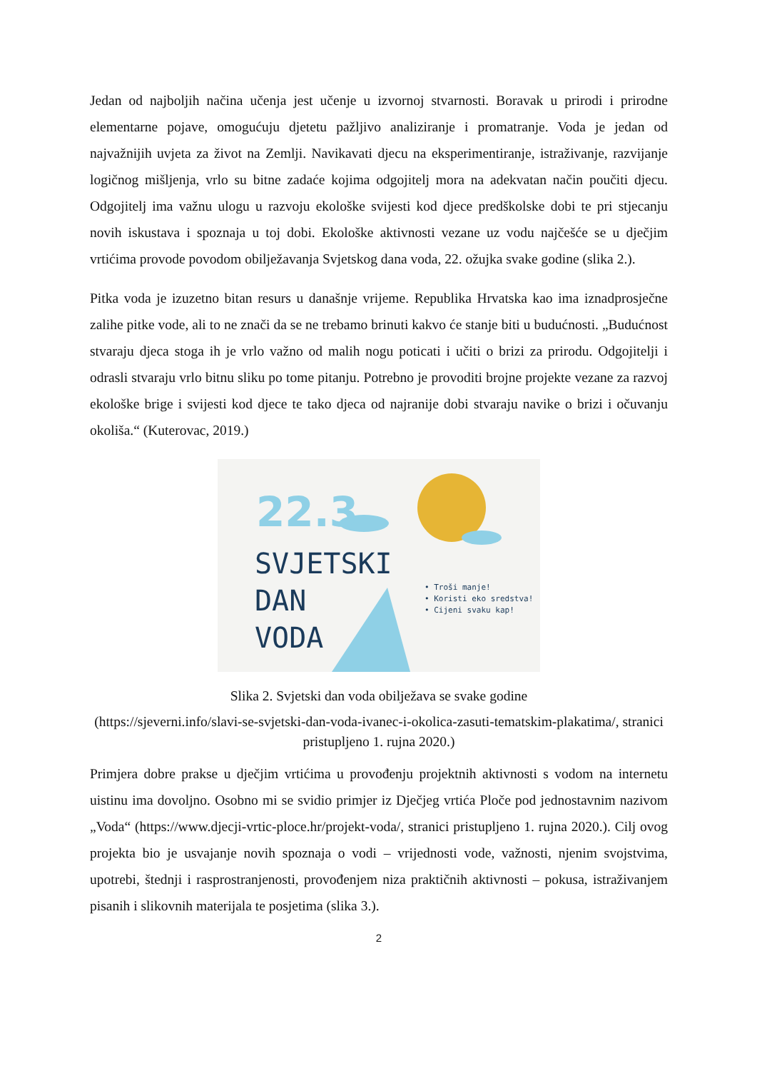Jedan od najboljih načina učenja jest učenje u izvornoj stvarnosti. Boravak u prirodi i prirodne elementarne pojave, omogućuju djetetu pažljivo analiziranje i promatranje. Voda je jedan od najvažnijih uvjeta za život na Zemlji. Navikavati djecu na eksperimentiranje, istraživanje, razvijanje logičnog mišljenja, vrlo su bitne zadaće kojima odgojitelj mora na adekvatan način poučiti djecu. Odgojitelj ima važnu ulogu u razvoju ekološke svijesti kod djece predškolske dobi te pri stjecanju novih iskustava i spoznaja u toj dobi. Ekološke aktivnosti vezane uz vodu najčešće se u dječjim vrtićima provode povodom obilježavanja Svjetskog dana voda, 22. ožujka svake godine (slika 2.).
Pitka voda je izuzetno bitan resurs u današnje vrijeme. Republika Hrvatska kao ima iznadprosječne zalihe pitke vode, ali to ne znači da se ne trebamo brinuti kakvo će stanje biti u budućnosti. „Budućnost stvaraju djeca stoga ih je vrlo važno od malih nogu poticati i učiti o brizi za prirodu. Odgojitelji i odrasli stvaraju vrlo bitnu sliku po tome pitanju. Potrebno je provoditi brojne projekte vezane za razvoj ekološke brige i svijesti kod djece te tako djeca od najranije dobi stvaraju navike o brizi i očuvanju okoliša.“ (Kuterovac, 2019.)
22.3.
SVJETSKI
DAN
VODA
• Troši manje!
• Koristi eko sredstva!
• Cijeni svaku kap!
Slika 2. Svjetski dan voda obilježava se svake godine
(https://sjeverni.info/slavi-se-svjetski-dan-voda-ivanec-i-okolica-zasuti-tematskim-plakatima/, stranici pristupljeno 1. rujna 2020.)
Primjera dobre prakse u dječjim vrtićima u provođenju projektnih aktivnosti s vodom na internetu uistinu ima dovoljno. Osobno mi se svidio primjer iz Dječjeg vrtića Ploče pod jednostavnim nazivom „Voda“ (https://www.djecji-vrtic-ploce.hr/projekt-voda/, stranici pristupljeno 1. rujna 2020.). Cilj ovog projekta bio je usvajanje novih spoznaja o vodi – vrijednosti vode, važnosti, njenim svojstvima, upotrebi, štednji i rasprostranjenosti, provođenjem niza praktičnih aktivnosti – pokusa, istraživanjem pisanih i slikovnih materijala te posjetima (slika 3.).
2